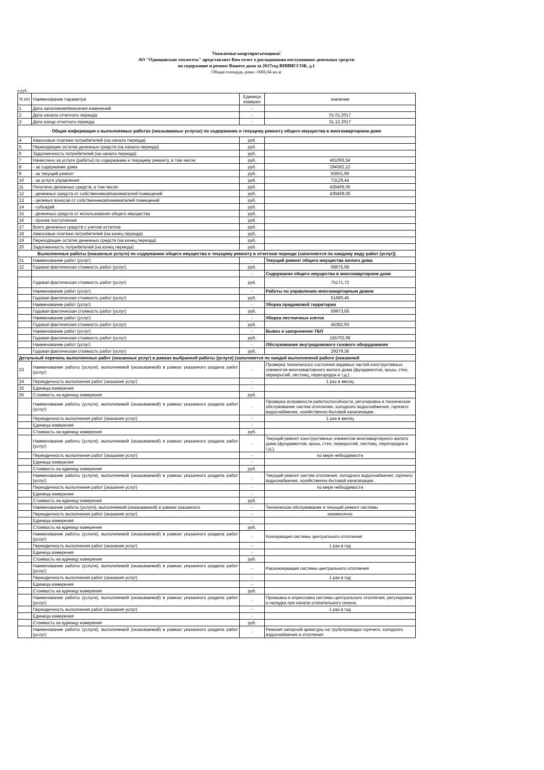Уважаемые квартиросъемщики!
АО "Одинцовская теплосеть" представляет Вам отчет о расходовании поступивших денежных средств
на содержание и ремонт Вашего дома за 2017год ВНИИССОК, д.1
Общая площадь дома -1666,04 кв.м
в руб.
| N п/п | Наименование параметра | Единица измерен | значение |
| --- | --- | --- | --- |
| 1 | Дата заполнения/внесения изменений | - | |
| 2 | Дата начала отчетного периода | - | 01.01.2017 |
| 3 | Дата конца отчетного периода | - | 31.12.2017 |
| Общая информация о выполняемых работах (оказываемых услугах) по содержанию и текущему ремонту общего имущества в многоквартирном доме | | | |
| 4 | Авансовые платежи потребителей (на начало периода) | руб. | |
| 5 | Переходящие остатки денежных средств (на начало периода) | руб. | |
| 6 | Задолженность потребителей (на начало периода) | руб. | |
| 7 | Начислено за услуги (работы) по содержанию и текущему ремонту, в том числе: | руб. | 461093,54 |
| 8 | - за содержание дома | руб. | 294362,12 |
| 9 | - за текущий ремонт | руб. | 93601,99 |
| 10 | - за услуги управления | руб. | 73129,44 |
| 11 | Получено денежных средств, в том числе: | руб. | 439469,06 |
| 12 | - денежных средств от собственников/нанимателей помещений | руб. | 439469,06 |
| 13 | - целевых взносов от собственников/нанимателей помещений | руб. | |
| 14 | - субсидий | руб. | |
| 15 | - денежных средств от использования общего имущества | руб. | |
| 16 | - прочие поступления | руб. | |
| 17 | Всего денежных средств с учетом остатков | руб. | |
| 18 | Авансовые платежи потребителей (на конец периода) | руб. | |
| 19 | Переходящие остатки денежных средств (на конец периода) | руб. | |
| 20 | Задолженность потребителей (на конец периода) | руб. | |
| Выполненные работы (оказанные услуги) по содержанию общего имущества и текущему ремонту в отчетном периоде (заполняется по каждому виду работ (услуг)) | | | |
| 21 | Наименование работ (услуг) | - | Текущий ремонт общего имущества жилого дома |
| 22 | Годовая фактическая стоимость работ (услуг) | руб. | 68675,98 |
| | | - | Содержание общего имущества в многоквартирном доме |
| | Годовая фактическая стоимость работ (услуг) | руб. | 75171,72 |
| | Наименование работ (услуг) | - | Работы по управлению многоквартирным домом |
| | Годовая фактическая стоимость работ (услуг) | руб. | 51980,45 |
| | Наименование работ (услуг) | - | Уборка придомовой территории |
| | Годовая фактическая стоимость работ (услуг) | руб. | 69973,68 |
| | Наименование работ (услуг) | - | Уборка лестничных клеток |
| | Годовая фактическая стоимость работ (услуг) | руб. | 45382,93 |
| | Наименование работ (услуг) | - | Вывоз и захоронение ТБО |
| | Годовая фактическая стоимость работ (услуг) | руб. | 155702,08 |
| | Наименование работ (услуг) | - | Обслуживание внутридомового газового оборудования |
| | Годовая фактическая стоимость работ (услуг) | руб. | 29379,36 |
| Детальный перечень выполненных работ (оказанных услуг) в рамках выбранной работы (услуги) (заполняется по каждой выполненной работе (оказанной | | | |
| 23 | Наименование работы (услуги), выполняемой (оказываемой) в рамках указанного раздела работ (услуг) | - | Проверка технического состояния видимых частей конструктивных элементов многоквартирного жилого дома (фундаментов, крыш, стен, перекрытий, лестниц, перегородок и т.д.). |
| 24 | Периодичность выполнения работ (оказания услуг) | - | 1 раз в месяц |
| 25 | Единица измерения | - | |
| 26 | Стоимость на единицу измерения | руб. | |
| | Наименование работы (услуги), выполняемой (оказываемой) в рамках указанного раздела работ (услуг) | - | Проверка исправности работоспособности, регулировка и техническое обслуживание систем отопления, холодного водоснабжения, горячего водоснабжения, хозяйственно-бытовой канализации. |
| | Периодичность выполнения работ (оказания услуг) | - | 1 раз в месяц |
| | Единица измерения | - | |
| | Стоимость на единицу измерения | руб. | |
| | Наименование работы (услуги), выполняемой (оказываемой) в рамках указанного раздела работ (услуг) | - | Текущий ремонт конструктивных элементов многоквартирного жилого дома (фундаментов, крыш, стен, перекрытий, лестниц, перегородок и т.д.). |
| | Периодичность выполнения работ (оказания услуг) | - | по мере небходимости |
| | Единица измерения | - | |
| | Стоимость на единицу измерения | руб. | |
| | Наименование работы (услуги), выполняемой (оказываемой) в рамках указанного раздела работ (услуг) | - | Текущий ремонт систем отопления, холодного водоснабжения, горячего водоснабжения, хозяйственно-бытовой канализации. |
| | Периодичность выполнения работ (оказания услуг) | - | по мере небходимости |
| | Единица измерения | - | |
| | Стоимость на единицу измерения | руб. | |
| | Наименование работы (услуги), выполняемой (оказываемой) в рамках указанного | - | Техническое обслуживание и текущий ремонт системы |
| | Периодичность выполнения работ (оказания услуг) | - | ежемесячно |
| | Единица измерения | - | |
| | Стоимость на единицу измерения | руб. | |
| | Наименование работы (услуги), выполняемой (оказываемой) в рамках указанного раздела работ (услуг) | - | Консервация системы центрального отопления |
| | Периодичность выполнения работ (оказания услуг) | - | 1 раз в год |
| | Единица измерения | - | |
| | Стоимость на единицу измерения | руб. | |
| | Наименование работы (услуги), выполняемой (оказываемой) в рамках указанного раздела работ (услуг) | - | Расконсервация системы центрального отопления |
| | Периодичность выполнения работ (оказания услуг) | - | 1 раз в год |
| | Единица измерения | - | |
| | Стоимость на единицу измерения | руб. | |
| | Наименование работы (услуги), выполняемой (оказываемой) в рамках указанного раздела работ (услуг) | - | Промывка и опрессовка системы центрального отопления, регулировка и наладка при начале отопительного сезона. |
| | Периодичность выполнения работ (оказания услуг) | - | 1 раз в год |
| | Единица измерения | - | |
| | Стоимость на единицу измерения | руб. | |
| | Наименование работы (услуги), выполняемой (оказываемой) в рамках указанного раздела работ (услуг) | - | Ревизия запорной арматуры на трубопроводах горячего, холодного водоснабжения и отопления |